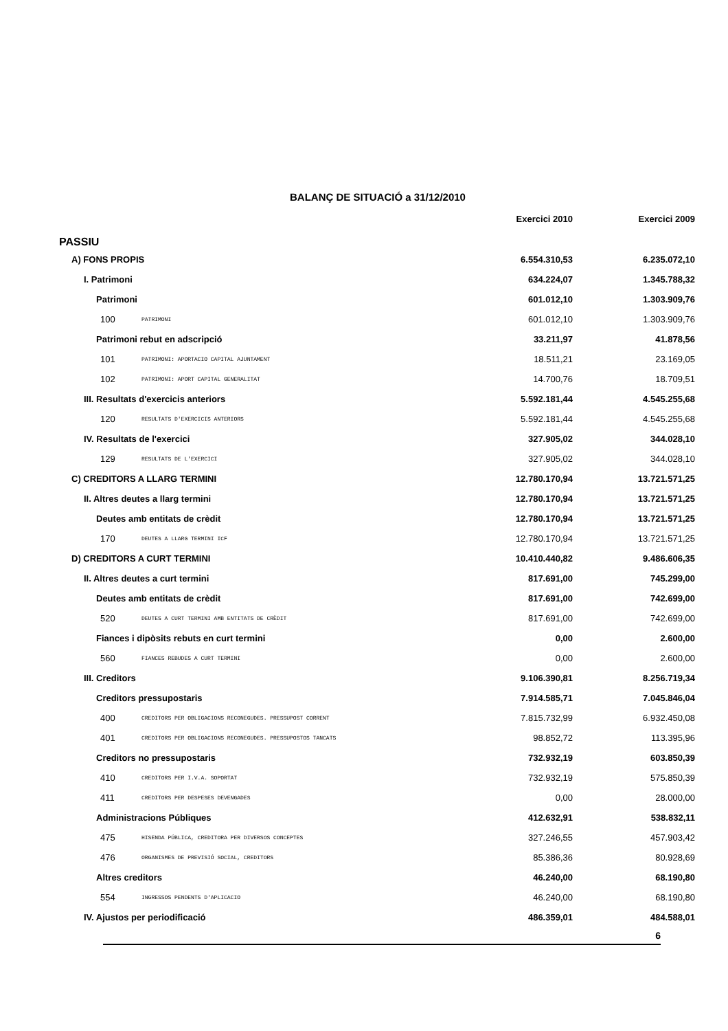BALANÇ DE SITUACIÓ a 31/12/2010
| | | Exercici 2010 | Exercici 2009 |
| --- | --- | --- | --- |
| PASSIU | | | |
| A) FONS PROPIS | | 6.554.310,53 | 6.235.072,10 |
| I. Patrimoni | | 634.224,07 | 1.345.788,32 |
| Patrimoni | | 601.012,10 | 1.303.909,76 |
| 100 | PATRIMONI | 601.012,10 | 1.303.909,76 |
| Patrimoni rebut en adscripció | | 33.211,97 | 41.878,56 |
| 101 | PATRIMONI: APORTACIO CAPITAL AJUNTAMENT | 18.511,21 | 23.169,05 |
| 102 | PATRIMONI: APORT CAPITAL GENERALITAT | 14.700,76 | 18.709,51 |
| III. Resultats d'exercicis anteriors | | 5.592.181,44 | 4.545.255,68 |
| 120 | RESULTATS D'EXERCICIS ANTERIORS | 5.592.181,44 | 4.545.255,68 |
| IV. Resultats de l'exercici | | 327.905,02 | 344.028,10 |
| 129 | RESULTATS DE L'EXERCICI | 327.905,02 | 344.028,10 |
| C) CREDITORS A LLARG TERMINI | | 12.780.170,94 | 13.721.571,25 |
| II. Altres deutes a llarg termini | | 12.780.170,94 | 13.721.571,25 |
| Deutes amb entitats de crèdit | | 12.780.170,94 | 13.721.571,25 |
| 170 | DEUTES A LLARG TERMINI ICF | 12.780.170,94 | 13.721.571,25 |
| D) CREDITORS A CURT TERMINI | | 10.410.440,82 | 9.486.606,35 |
| II. Altres deutes a curt termini | | 817.691,00 | 745.299,00 |
| Deutes amb entitats de crèdit | | 817.691,00 | 742.699,00 |
| 520 | DEUTES A CURT TERMINI AMB ENTITATS DE CRÈDIT | 817.691,00 | 742.699,00 |
| Fiances i dipòsits rebuts en curt termini | | 0,00 | 2.600,00 |
| 560 | FIANCES REBUDES A CURT TERMINI | 0,00 | 2.600,00 |
| III. Creditors | | 9.106.390,81 | 8.256.719,34 |
| Creditors pressupostaris | | 7.914.585,71 | 7.045.846,04 |
| 400 | CREDITORS PER OBLIGACIONS RECONEGUDES. PRESSUPOST CORRENT | 7.815.732,99 | 6.932.450,08 |
| 401 | CREDITORS PER OBLIGACIONS RECONEGUDES. PRESSUPOSTOS TANCATS | 98.852,72 | 113.395,96 |
| Creditors no pressupostaris | | 732.932,19 | 603.850,39 |
| 410 | CREDITORS PER I.V.A. SOPORTAT | 732.932,19 | 575.850,39 |
| 411 | CREDITORS PER DESPESES DEVENGADES | 0,00 | 28.000,00 |
| Administracions Públiques | | 412.632,91 | 538.832,11 |
| 475 | HISENDA PÚBLICA, CREDITORA PER DIVERSOS CONCEPTES | 327.246,55 | 457.903,42 |
| 476 | ORGANISMES DE PREVISIÓ SOCIAL, CREDITORS | 85.386,36 | 80.928,69 |
| Altres creditors | | 46.240,00 | 68.190,80 |
| 554 | INGRESSOS PENDENTS D'APLICACIO | 46.240,00 | 68.190,80 |
| IV. Ajustos per periodificació | | 486.359,01 | 484.588,01 |
6